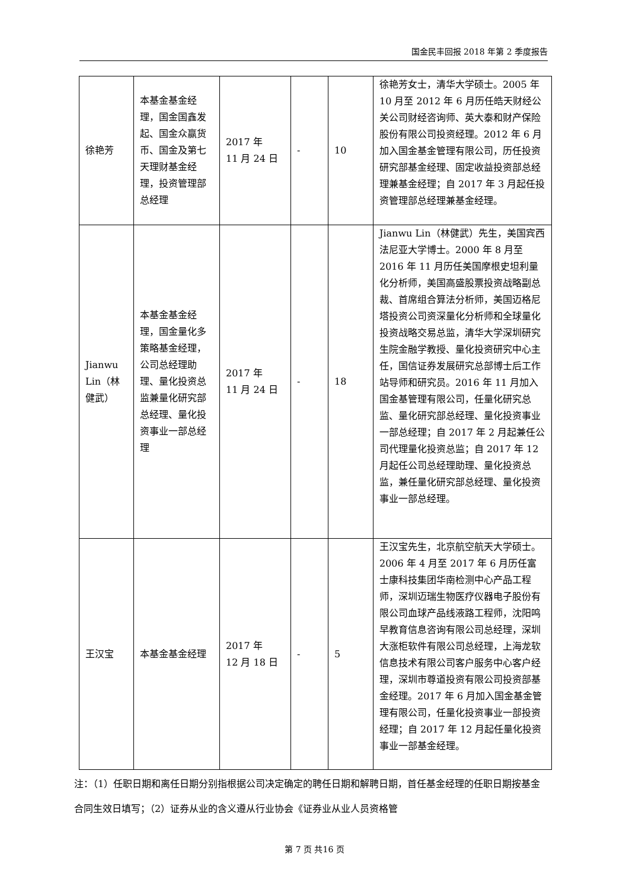国金民丰回报 2018 年第 2 季度报告
| 徐艳芳 | 本基金基金经理，国金国鑫发起、国金众赢货币、国金及第七天理财基金经理，投资管理部总经理 | 2017 年 11 月 24 日 | - | 10 | 徐艳芳女士，清华大学硕士。2005 年 10 月至 2012 年 6 月历任皓天财经公关公司财经咨询师、英大泰和财产保险股份有限公司投资经理。2012 年 6 月加入国金基金管理有限公司，历任投资研究部基金经理、固定收益投资部总经理兼基金经理；自 2017 年 3 月起任投资管理部总经理兼基金经理。 |
| Jianwu Lin（林健武） | 本基金基金经理，国金量化多策略基金经理，公司总经理助理、量化投资总监兼量化研究部总经理、量化投资事业一部总经理 | 2017 年 11 月 24 日 | - | 18 | Jianwu Lin（林健武）先生，美国宾西法尼亚大学博士。2000 年 8 月至 2016 年 11 月历任美国摩根史坦利量化分析师，美国高盛股票投资战略副总裁、首席组合算法分析师，美国迈格尼塔投资公司资深量化分析师和全球量化投资战略交易总监，清华大学深圳研究生院金融学教授、量化投资研究中心主任，国信证券发展研究总部博士后工作站导师和研究员。2016 年 11 月加入国金基管理有限公司，任量化研究总监、量化研究部总经理、量化投资事业一部总经理；自 2017 年 2 月起兼任公司代理量化投资总监；自 2017 年 12 月起任公司总经理助理、量化投资总监，兼任量化研究部总经理、量化投资事业一部总经理。 |
| 王汉宝 | 本基金基金经理 | 2017 年 12 月 18 日 | - | 5 | 王汉宝先生，北京航空航天大学硕士。2006 年 4 月至 2017 年 6 月历任富士康科技集团华南检测中心产品工程师，深圳迈瑞生物医疗仪器电子股份有限公司血球产品线液路工程师，沈阳鸣早教育信息咨询有限公司总经理，深圳大涨柜软件有限公司总经理，上海龙软信息技术有限公司客户服务中心客户经理，深圳市尊道投资有限公司投资部基金经理。2017 年 6 月加入国金基金管理有限公司，任量化投资事业一部投资经理；自 2017 年 12 月起任量化投资事业一部基金经理。 |
注：（1）任职日期和离任日期分别指根据公司决定确定的聘任日期和解聘日期，首任基金经理的任职日期按基金合同生效日填写；（2）证券从业的含义遵从行业协会《证券业从业人员资格管
第 7 页 共16 页